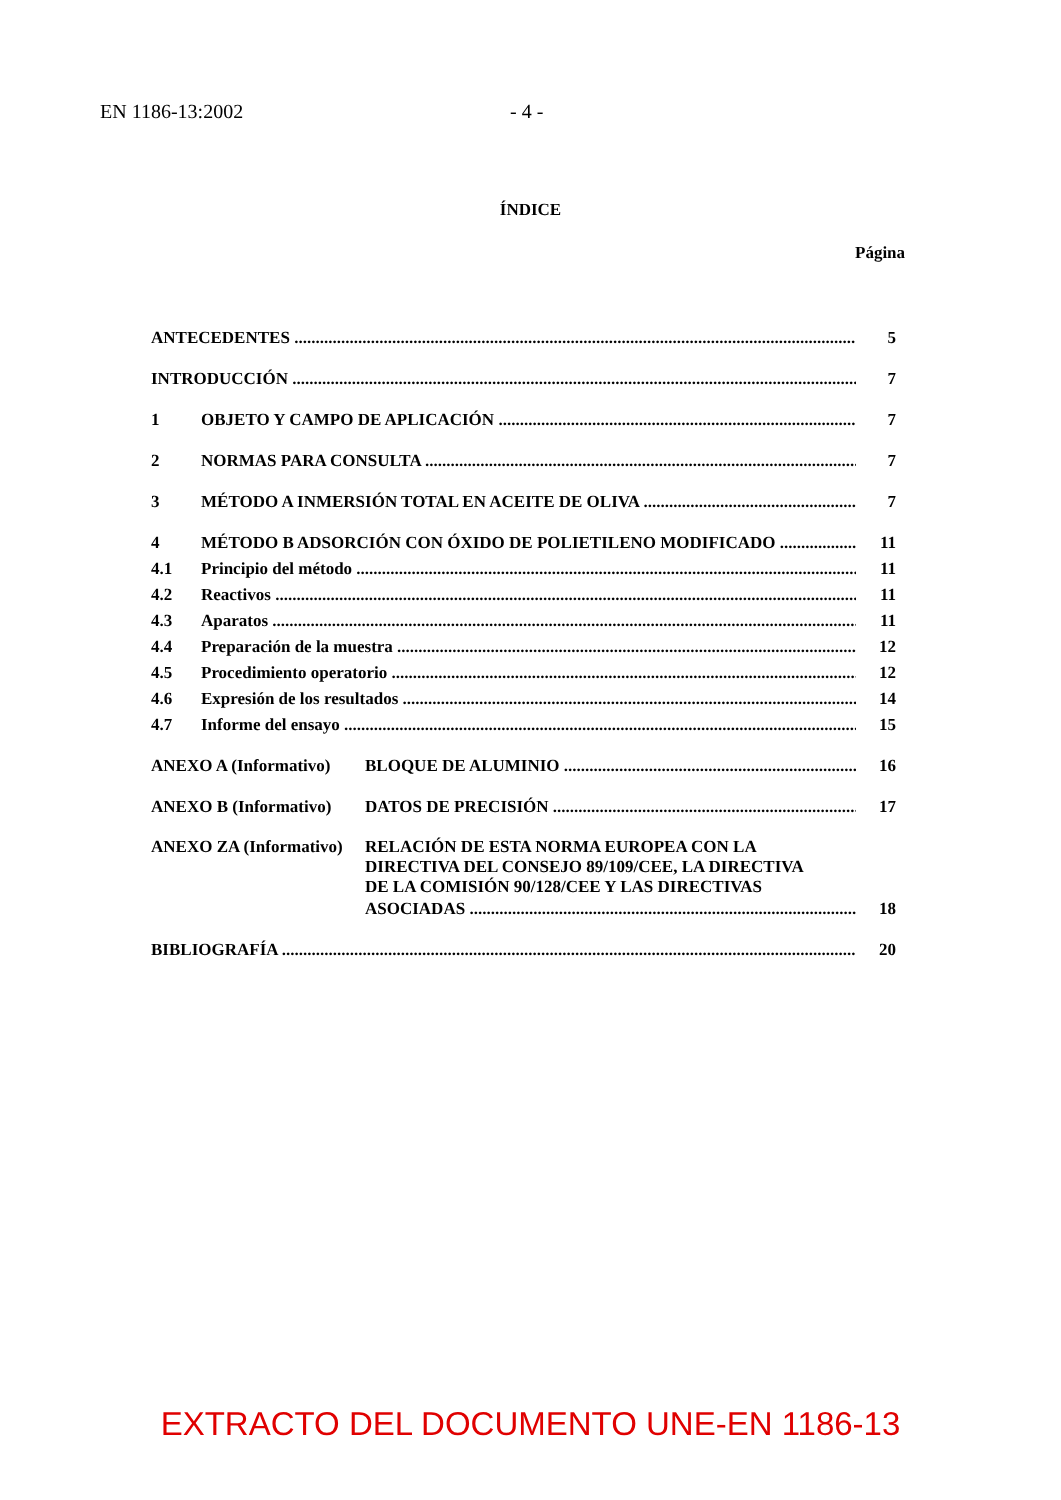EN 1186-13:2002 - 4 -
ÍNDICE
Página
ANTECEDENTES 5
INTRODUCCIÓN 7
1 OBJETO Y CAMPO DE APLICACIÓN 7
2 NORMAS PARA CONSULTA 7
3 MÉTODO A INMERSIÓN TOTAL EN ACEITE DE OLIVA 7
4 MÉTODO B ADSORCIÓN CON ÓXIDO DE POLIETILENO MODIFICADO 11
4.1 Principio del método 11
4.2 Reactivos 11
4.3 Aparatos 11
4.4 Preparación de la muestra 12
4.5 Procedimiento operatorio 12
4.6 Expresión de los resultados 14
4.7 Informe del ensayo 15
ANEXO A (Informativo) BLOQUE DE ALUMINIO 16
ANEXO B (Informativo) DATOS DE PRECISIÓN 17
ANEXO ZA (Informativo) RELACIÓN DE ESTA NORMA EUROPEA CON LA
DIRECTIVA DEL CONSEJO 89/109/CEE, LA DIRECTIVA
DE LA COMISIÓN 90/128/CEE Y LAS DIRECTIVAS
ASOCIADAS 18
BIBLIOGRAFÍA 20
EXTRACTO DEL DOCUMENTO UNE-EN 1186-13